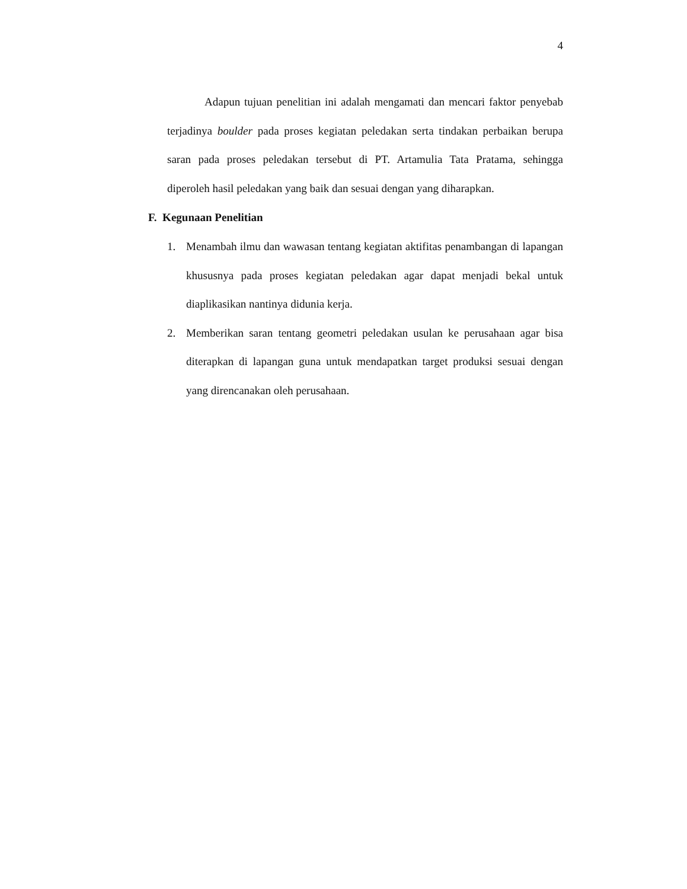4
Adapun tujuan penelitian ini adalah mengamati dan mencari faktor penyebab terjadinya boulder pada proses kegiatan peledakan serta tindakan perbaikan berupa saran pada proses peledakan tersebut di PT. Artamulia Tata Pratama, sehingga diperoleh hasil peledakan yang baik dan sesuai dengan yang diharapkan.
F. Kegunaan Penelitian
1. Menambah ilmu dan wawasan tentang kegiatan aktifitas penambangan di lapangan khususnya pada proses kegiatan peledakan agar dapat menjadi bekal untuk diaplikasikan nantinya didunia kerja.
2. Memberikan saran tentang geometri peledakan usulan ke perusahaan agar bisa diterapkan di lapangan guna untuk mendapatkan target produksi sesuai dengan yang direncanakan oleh perusahaan.